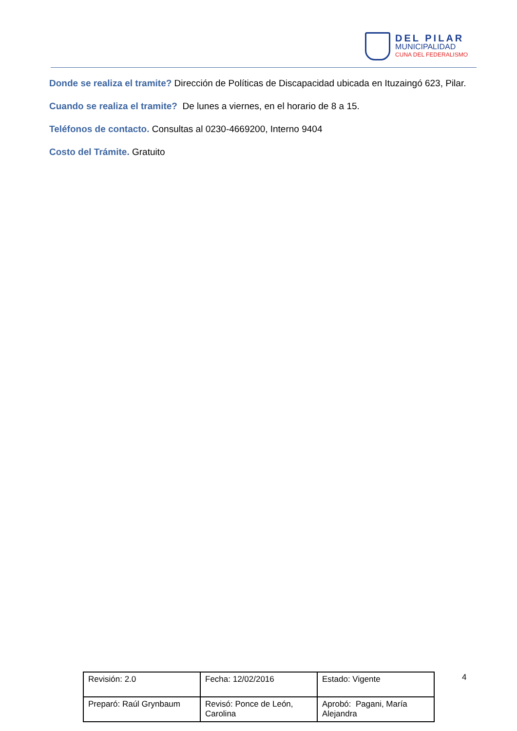DEL PILAR
MUNICIPALIDAD
CUNA DEL FEDERALISMO
Donde se realiza el tramite? Dirección de Políticas de Discapacidad ubicada en Ituzaingó 623, Pilar.
Cuando se realiza el tramite? De lunes a viernes, en el horario de 8 a 15.
Teléfonos de contacto. Consultas al 0230-4669200, Interno 9404
Costo del Trámite. Gratuito
| Revisión: 2.0 | Fecha: 12/02/2016 | Estado: Vigente |
| Preparó: Raúl Grynbaum | Revisó: Ponce de León, Carolina | Aprobó: Pagani, María Alejandra |
4